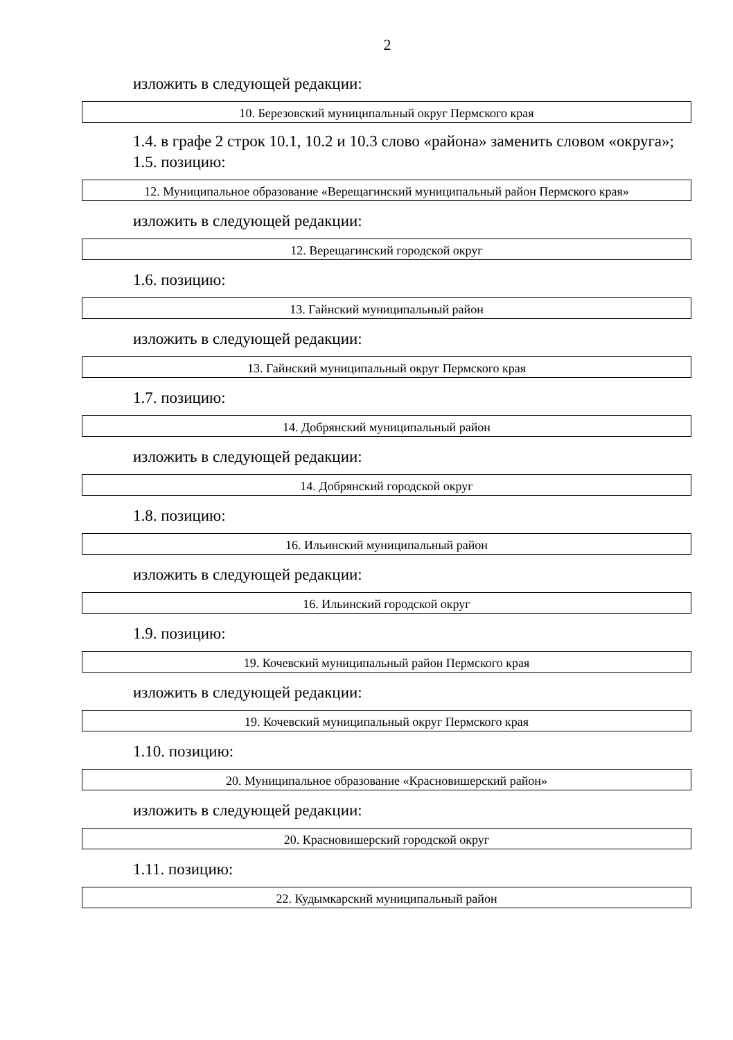2
изложить в следующей редакции:
| 10. Березовский муниципальный округ Пермского края |
1.4. в графе 2 строк 10.1, 10.2 и 10.3 слово «района» заменить словом «округа»;
1.5. позицию:
| 12. Муниципальное образование «Верещагинский муниципальный район Пермского края» |
изложить в следующей редакции:
| 12. Верещагинский городской округ |
1.6. позицию:
| 13. Гайнский муниципальный район |
изложить в следующей редакции:
| 13. Гайнский муниципальный округ Пермского края |
1.7. позицию:
| 14. Добрянский муниципальный район |
изложить в следующей редакции:
| 14. Добрянский городской округ |
1.8. позицию:
| 16. Ильинский муниципальный район |
изложить в следующей редакции:
| 16. Ильинский городской округ |
1.9. позицию:
| 19. Кочевский муниципальный район Пермского края |
изложить в следующей редакции:
| 19. Кочевский муниципальный округ Пермского края |
1.10. позицию:
| 20. Муниципальное образование «Красновишерский район» |
изложить в следующей редакции:
| 20. Красновишерский городской округ |
1.11. позицию:
| 22. Кудымкарский муниципальный район |